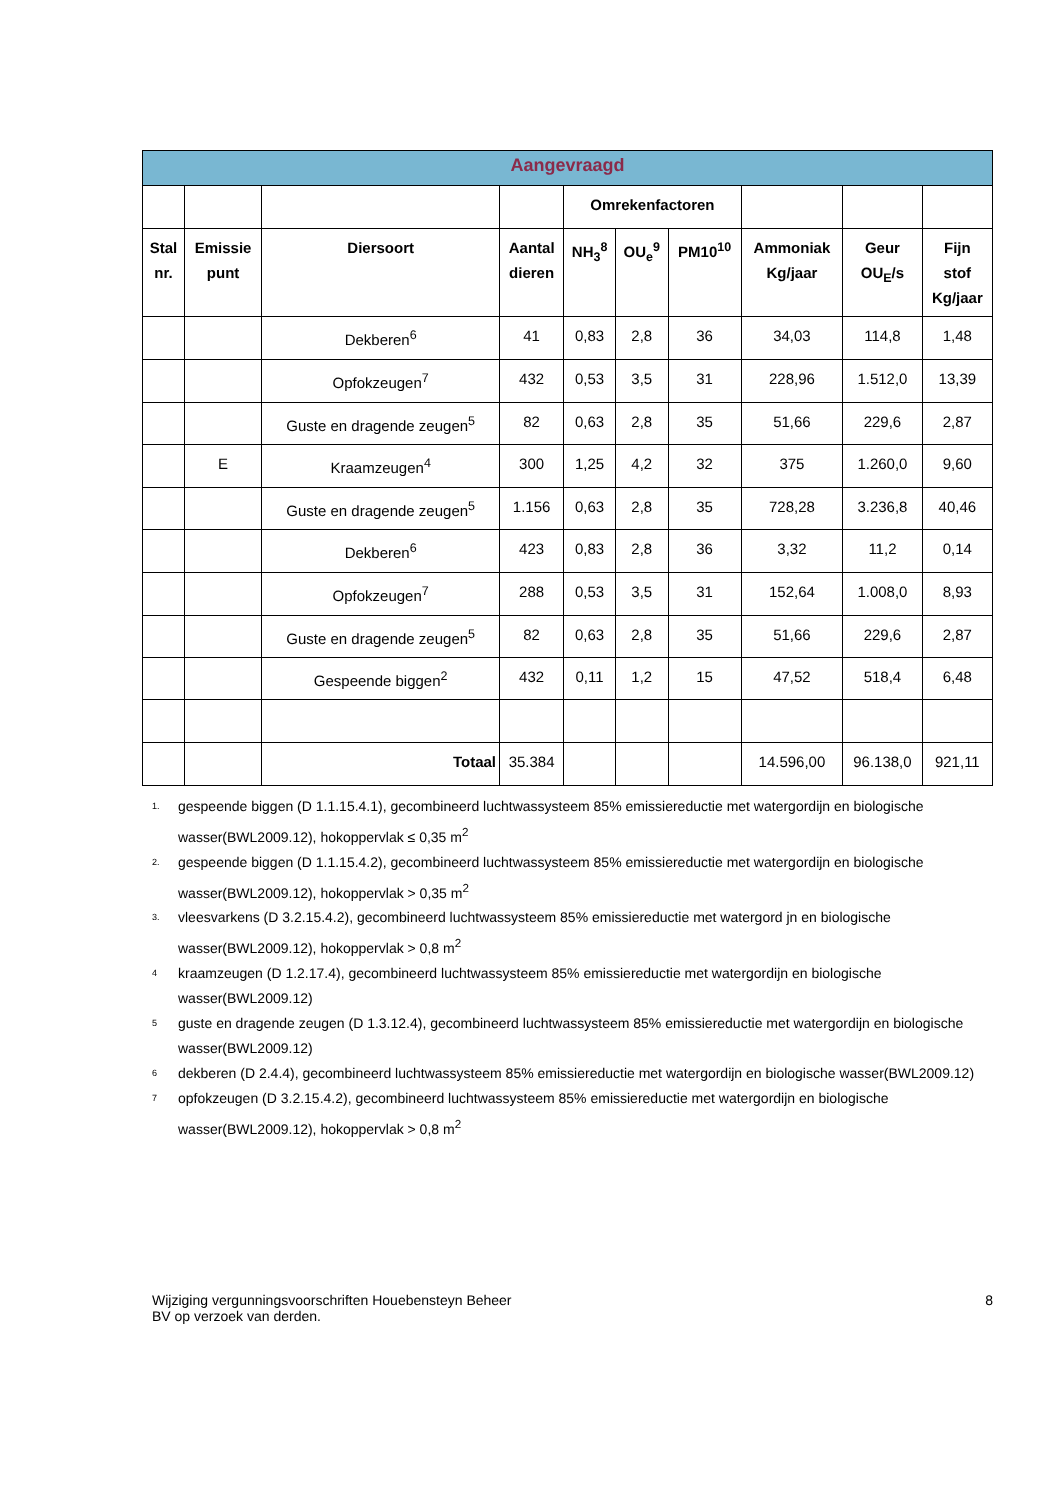| Aangevraagd | | | | | | | | | |
| --- | --- | --- | --- | --- | --- | --- | --- | --- | --- |
| | | | | Omrekenfactoren | | | | | |
| Stal nr. | Emissie punt | Diersoort | Aantal dieren | NH<sub>3</sub><sup>8</sup> | OU<sub>e</sub><sup>9</sup> | PM10<sup>10</sup> | Ammoniak Kg/jaar | Geur OU<sub>E</sub>/s | Fijn stof Kg/jaar |
| | | Dekberen<sup>6</sup> | 41 | 0,83 | 2,8 | 36 | 34,03 | 114,8 | 1,48 |
| | | Opfokzeugen<sup>7</sup> | 432 | 0,53 | 3,5 | 31 | 228,96 | 1.512,0 | 13,39 |
| | | Guste en dragende zeugen<sup>5</sup> | 82 | 0,63 | 2,8 | 35 | 51,66 | 229,6 | 2,87 |
| | E | Kraamzeugen<sup>4</sup> | 300 | 1,25 | 4,2 | 32 | 375 | 1.260,0 | 9,60 |
| | | Guste en dragende zeugen<sup>5</sup> | 1.156 | 0,63 | 2,8 | 35 | 728,28 | 3.236,8 | 40,46 |
| | | Dekberen<sup>6</sup> | 423 | 0,83 | 2,8 | 36 | 3,32 | 11,2 | 0,14 |
| | | Opfokzeugen<sup>7</sup> | 288 | 0,53 | 3,5 | 31 | 152,64 | 1.008,0 | 8,93 |
| | | Guste en dragende zeugen<sup>5</sup> | 82 | 0,63 | 2,8 | 35 | 51,66 | 229,6 | 2,87 |
| | | Gespeende biggen<sup>2</sup> | 432 | 0,11 | 1,2 | 15 | 47,52 | 518,4 | 6,48 |
| | | Totaal | 35.384 | | | | 14.596,00 | 96.138,0 | 921,11 |
1. gespeende biggen (D 1.1.15.4.1), gecombineerd luchtwassysteem 85% emissiereductie met watergordijn en biologische wasser(BWL2009.12), hokoppervlak ≤ 0,35 m<sup>2</sup>
2. gespeende biggen (D 1.1.15.4.2), gecombineerd luchtwassysteem 85% emissiereductie met watergordijn en biologische wasser(BWL2009.12), hokoppervlak > 0,35 m<sup>2</sup>
3. vleesvarkens (D 3.2.15.4.2), gecombineerd luchtwassysteem 85% emissiereductie met watergord jn en biologische wasser(BWL2009.12), hokoppervlak > 0,8 m<sup>2</sup>
4 kraamzeugen (D 1.2.17.4), gecombineerd luchtwassysteem 85% emissiereductie met watergordijn en biologische wasser(BWL2009.12)
5 guste en dragende zeugen (D 1.3.12.4), gecombineerd luchtwassysteem 85% emissiereductie met watergordijn en biologische wasser(BWL2009.12)
6 dekberen (D 2.4.4), gecombineerd luchtwassysteem 85% emissiereductie met watergordijn en biologische wasser(BWL2009.12)
7 opfokzeugen (D 3.2.15.4.2), gecombineerd luchtwassysteem 85% emissiereductie met watergordijn en biologische wasser(BWL2009.12), hokoppervlak > 0,8 m<sup>2</sup>
Wijziging vergunningsvoorschriften Houebensteyn Beheer
BV op verzoek van derden.
8